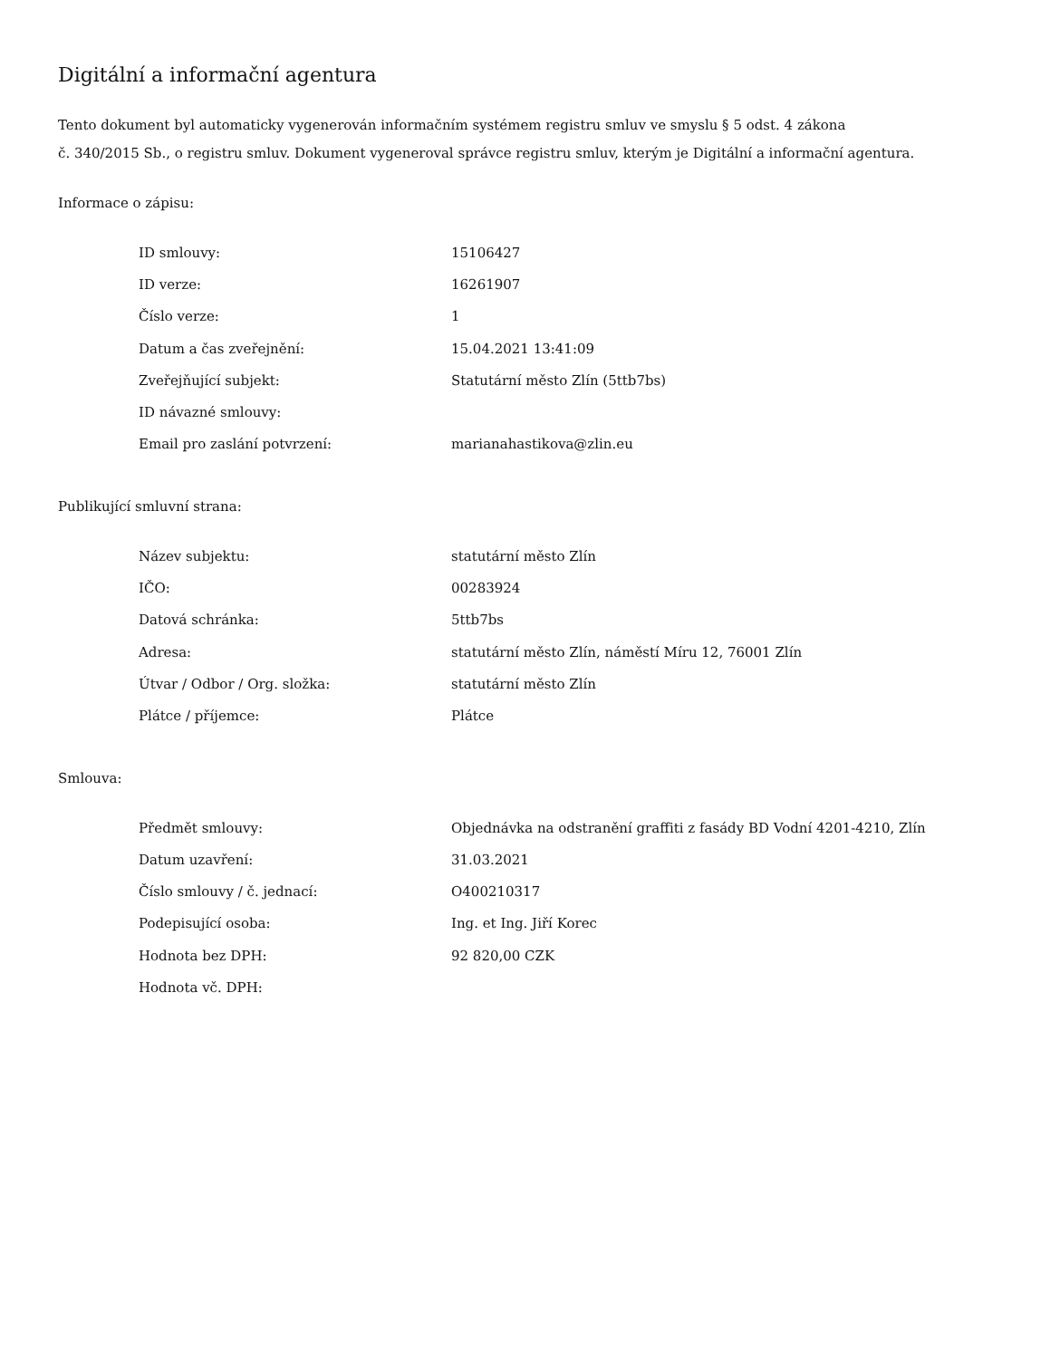Digitální a informační agentura
Tento dokument byl automaticky vygenerován informačním systémem registru smluv ve smyslu § 5 odst. 4 zákona
č. 340/2015 Sb., o registru smluv. Dokument vygeneroval správce registru smluv, kterým je Digitální a informační agentura.
Informace o zápisu:
| ID smlouvy: | 15106427 |
| ID verze: | 16261907 |
| Číslo verze: | 1 |
| Datum a čas zveřejnění: | 15.04.2021 13:41:09 |
| Zveřejňující subjekt: | Statutární město Zlín (5ttb7bs) |
| ID návazné smlouvy: | |
| Email pro zaslání potvrzení: | marianahastikova@zlin.eu |
Publikující smluvní strana:
| Název subjektu: | statutární město Zlín |
| IČO: | 00283924 |
| Datová schránka: | 5ttb7bs |
| Adresa: | statutární město Zlín, náměstí Míru 12, 76001 Zlín |
| Útvar / Odbor / Org. složka: | statutární město Zlín |
| Plátce / příjemce: | Plátce |
Smlouva:
| Předmět smlouvy: | Objednávka na odstranění graffiti z fasády BD Vodní 4201-4210, Zlín |
| Datum uzavření: | 31.03.2021 |
| Číslo smlouvy / č. jednací: | O400210317 |
| Podepisující osoba: | Ing. et Ing. Jiří Korec |
| Hodnota bez DPH: | 92 820,00 CZK |
| Hodnota vč. DPH: | |